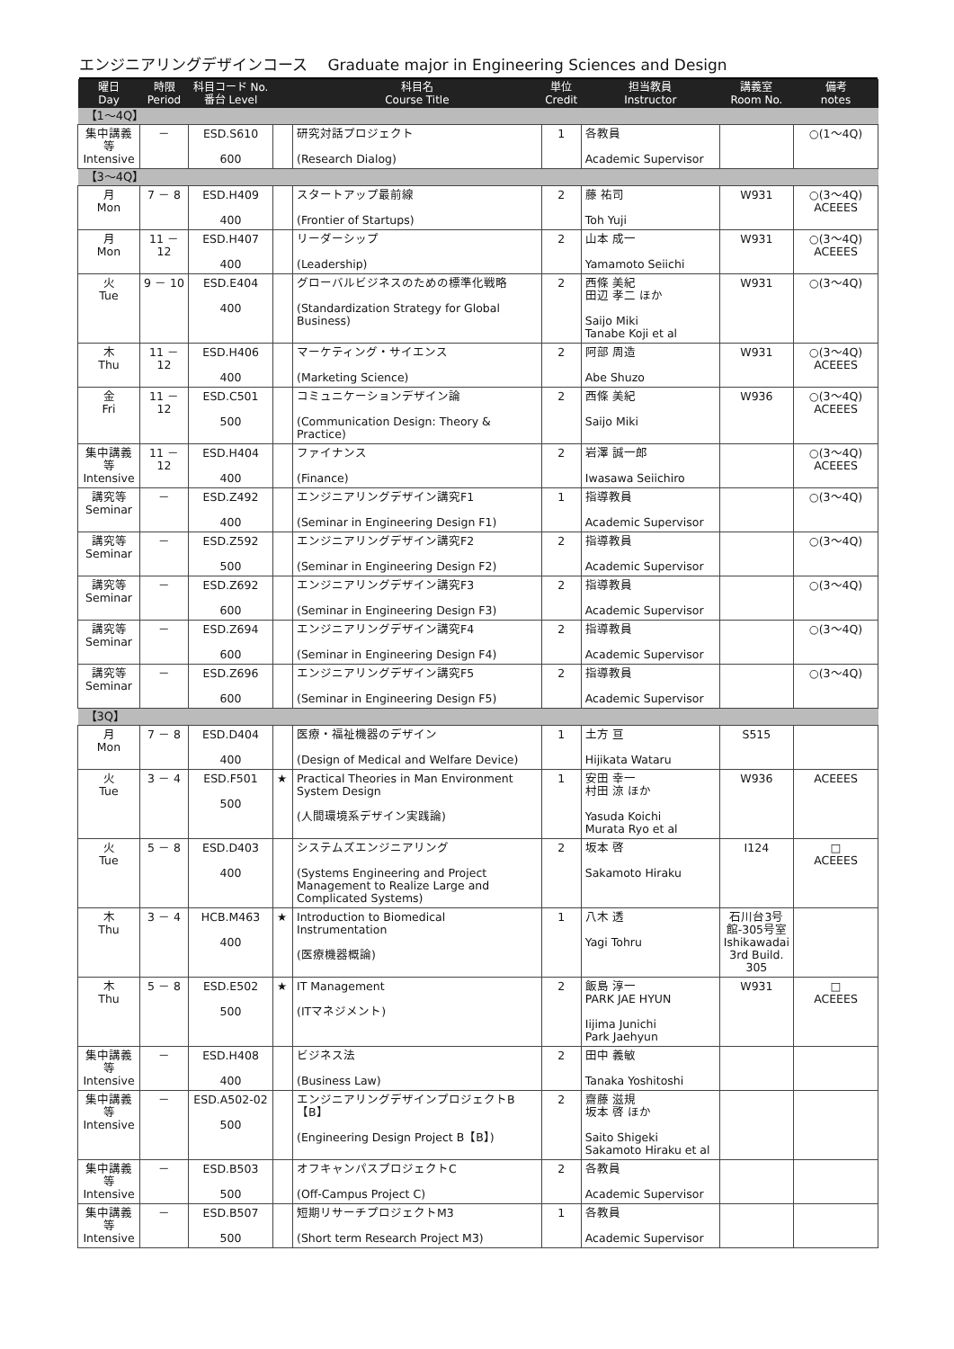エンジニアリングデザインコース　 Graduate major in Engineering Sciences and Design
| 曜日 Day | 時限 Period | 科目コード No. 番台 Level | | 科目名 Course Title | 単位 Credit | 担当教員 Instructor | 講義室 Room No. | 備考 notes |
| --- | --- | --- | --- | --- | --- | --- | --- | --- |
| 【1～4Q】 | | | | | | | | |
| 集中講義等 Intensive | － | ESD.S610 600 | | 研究対話プロジェクト (Research Dialog) | 1 | 各教員 Academic Supervisor | | ○(1～4Q) |
| 【3～4Q】 | | | | | | | | |
| 月 Mon | 7 － 8 | ESD.H409 400 | | スタートアップ最前線 (Frontier of Startups) | 2 | 藤 祐司 Toh Yuji | W931 | ○(3～4Q) ACEEES |
| 月 Mon | 11 － 12 | ESD.H407 400 | | リーダーシップ (Leadership) | 2 | 山本 成一 Yamamoto Seiichi | W931 | ○(3～4Q) ACEEES |
| 火 Tue | 9 － 10 | ESD.E404 400 | | グローバルビジネスのための標準化戦略 (Standardization Strategy for Global Business) | 2 | 西條 美紀 田辺 孝二 ほか Saijo Miki Tanabe Koji et al | W931 | ○(3～4Q) |
| 木 Thu | 11 － 12 | ESD.H406 400 | | マーケティング・サイエンス (Marketing Science) | 2 | 阿部 周造 Abe Shuzo | W931 | ○(3～4Q) ACEEES |
| 金 Fri | 11 － 12 | ESD.C501 500 | | コミュニケーションデザイン論 (Communication Design: Theory & Practice) | 2 | 西條 美紀 Saijo Miki | W936 | ○(3～4Q) ACEEES |
| 集中講義等 Intensive | 11 － 12 | ESD.H404 400 | | ファイナンス (Finance) | 2 | 岩澤 誠一郎 Iwasawa Seiichiro | | ○(3～4Q) ACEEES |
| 講究等 Seminar | － | ESD.Z492 400 | | エンジニアリングデザイン講究F1 (Seminar in Engineering Design F1) | 1 | 指導教員 Academic Supervisor | | ○(3～4Q) |
| 講究等 Seminar | － | ESD.Z592 500 | | エンジニアリングデザイン講究F2 (Seminar in Engineering Design F2) | 2 | 指導教員 Academic Supervisor | | ○(3～4Q) |
| 講究等 Seminar | － | ESD.Z692 600 | | エンジニアリングデザイン講究F3 (Seminar in Engineering Design F3) | 2 | 指導教員 Academic Supervisor | | ○(3～4Q) |
| 講究等 Seminar | － | ESD.Z694 600 | | エンジニアリングデザイン講究F4 (Seminar in Engineering Design F4) | 2 | 指導教員 Academic Supervisor | | ○(3～4Q) |
| 講究等 Seminar | － | ESD.Z696 600 | | エンジニアリングデザイン講究F5 (Seminar in Engineering Design F5) | 2 | 指導教員 Academic Supervisor | | ○(3～4Q) |
| 【3Q】 | | | | | | | | |
| 月 Mon | 7 － 8 | ESD.D404 400 | | 医療・福祉機器のデザイン (Design of Medical and Welfare Device) | 1 | 土方 亘 Hijikata Wataru | S515 | |
| 火 Tue | 3 － 4 | ESD.F501 500 | ★ | Practical Theories in Man Environment System Design (人間環境系デザイン実践論) | 1 | 安田 幸一 村田 涼 ほか Yasuda Koichi Murata Ryo et al | W936 | ACEEES |
| 火 Tue | 5 － 8 | ESD.D403 400 | | システムズエンジニアリング (Systems Engineering and Project Management to Realize Large and Complicated Systems) | 2 | 坂本 啓 Sakamoto Hiraku | I124 | □ ACEEES |
| 木 Thu | 3 － 4 | HCB.M463 400 | ★ | Introduction to Biomedical Instrumentation (医療機器概論) | 1 | 八木 透 Yagi Tohru | 石川台3号館-305号室 Ishikawadai 3rd Build. 305 | |
| 木 Thu | 5 － 8 | ESD.E502 500 | ★ | IT Management (ITマネジメント) | 2 | 飯島 淳一 PARK JAE HYUN Iijima Junichi Park Jaehyun | W931 | □ ACEEES |
| 集中講義等 Intensive | － | ESD.H408 400 | | ビジネス法 (Business Law) | 2 | 田中 義敏 Tanaka Yoshitoshi | | |
| 集中講義等 Intensive | － | ESD.A502-02 500 | | エンジニアリングデザインプロジェクトB【B】 (Engineering Design Project B【B】) | 2 | 齋藤 滋規 坂本 啓 ほか Saito Shigeki Sakamoto Hiraku et al | | |
| 集中講義等 Intensive | － | ESD.B503 500 | | オフキャンパスプロジェクトC (Off-Campus Project C) | 2 | 各教員 Academic Supervisor | | |
| 集中講義等 Intensive | － | ESD.B507 500 | | 短期リサーチプロジェクトM3 (Short term Research Project M3) | 1 | 各教員 Academic Supervisor | | |